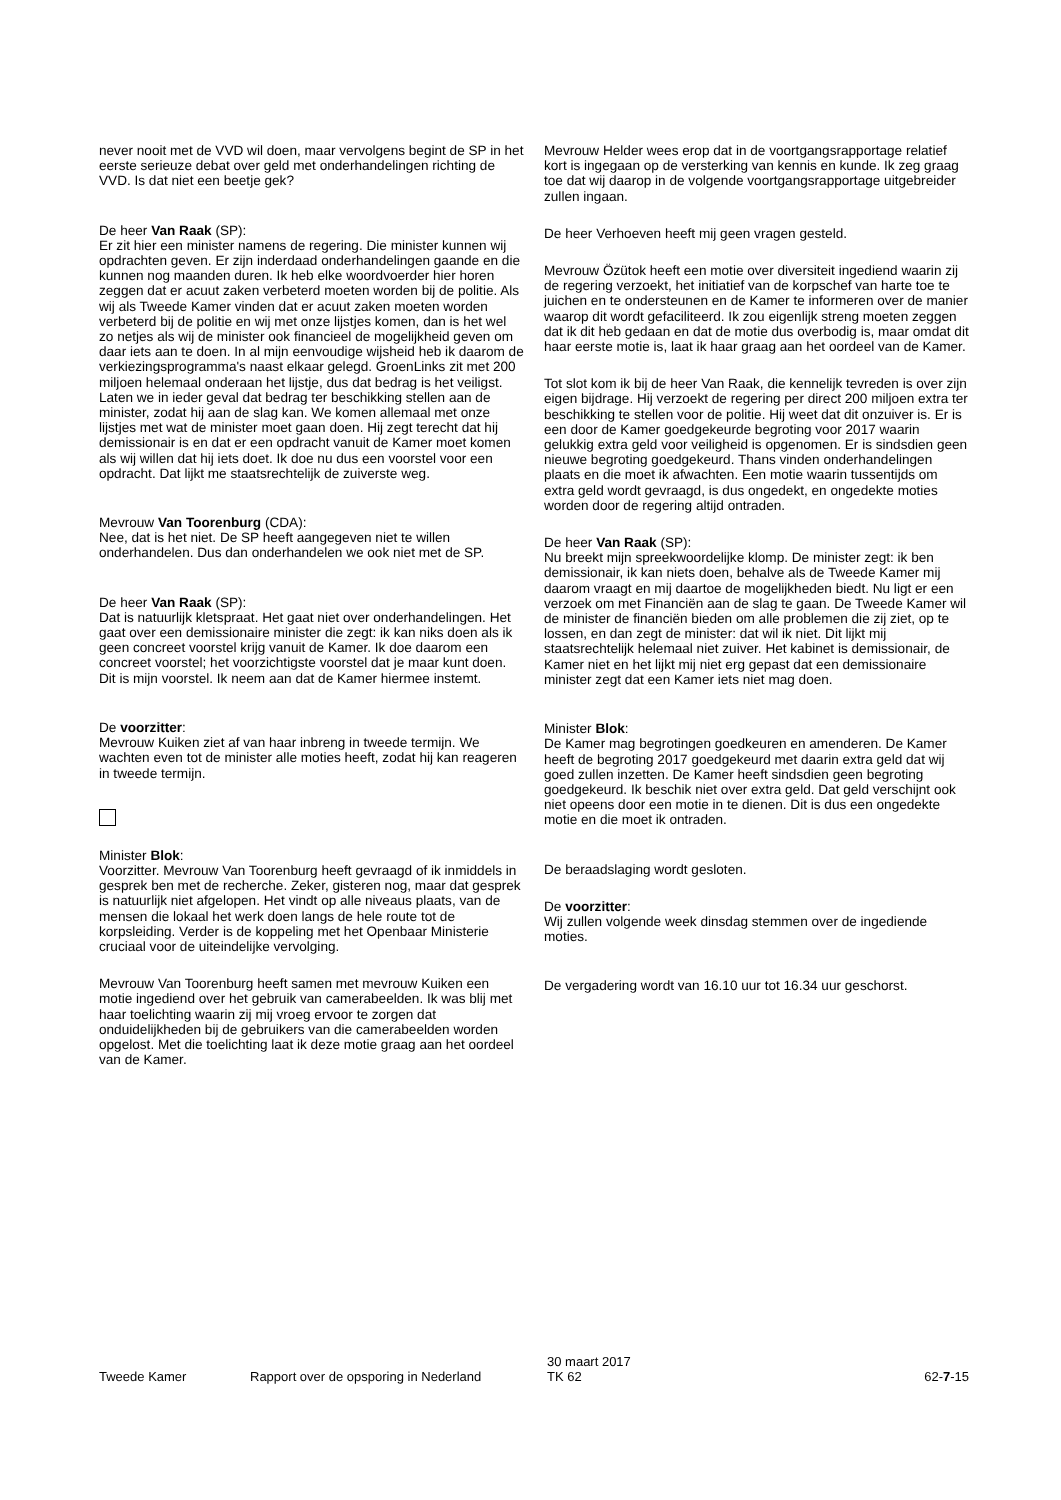never nooit met de VVD wil doen, maar vervolgens begint de SP in het eerste serieuze debat over geld met onderhandelingen richting de VVD. Is dat niet een beetje gek?
De heer Van Raak (SP):
Er zit hier een minister namens de regering. Die minister kunnen wij opdrachten geven. Er zijn inderdaad onderhandelingen gaande en die kunnen nog maanden duren. Ik heb elke woordvoerder hier horen zeggen dat er acuut zaken verbeterd moeten worden bij de politie. Als wij als Tweede Kamer vinden dat er acuut zaken moeten worden verbeterd bij de politie en wij met onze lijstjes komen, dan is het wel zo netjes als wij de minister ook financieel de mogelijkheid geven om daar iets aan te doen. In al mijn eenvoudige wijsheid heb ik daarom de verkiezingsprogramma's naast elkaar gelegd. GroenLinks zit met 200 miljoen helemaal onderaan het lijstje, dus dat bedrag is het veiligst. Laten we in ieder geval dat bedrag ter beschikking stellen aan de minister, zodat hij aan de slag kan. We komen allemaal met onze lijstjes met wat de minister moet gaan doen. Hij zegt terecht dat hij demissionair is en dat er een opdracht vanuit de Kamer moet komen als wij willen dat hij iets doet. Ik doe nu dus een voorstel voor een opdracht. Dat lijkt me staatsrechtelijk de zuiverste weg.
Mevrouw Van Toorenburg (CDA):
Nee, dat is het niet. De SP heeft aangegeven niet te willen onderhandelen. Dus dan onderhandelen we ook niet met de SP.
De heer Van Raak (SP):
Dat is natuurlijk kletspraat. Het gaat niet over onderhandelingen. Het gaat over een demissionaire minister die zegt: ik kan niks doen als ik geen concreet voorstel krijg vanuit de Kamer. Ik doe daarom een concreet voorstel; het voorzichtigste voorstel dat je maar kunt doen. Dit is mijn voorstel. Ik neem aan dat de Kamer hiermee instemt.
De voorzitter:
Mevrouw Kuiken ziet af van haar inbreng in tweede termijn. We wachten even tot de minister alle moties heeft, zodat hij kan reageren in tweede termijn.
Minister Blok:
Voorzitter. Mevrouw Van Toorenburg heeft gevraagd of ik inmiddels in gesprek ben met de recherche. Zeker, gisteren nog, maar dat gesprek is natuurlijk niet afgelopen. Het vindt op alle niveaus plaats, van de mensen die lokaal het werk doen langs de hele route tot de korpsleiding. Verder is de koppeling met het Openbaar Ministerie cruciaal voor de uiteindelijke vervolging.
Mevrouw Van Toorenburg heeft samen met mevrouw Kuiken een motie ingediend over het gebruik van camerabeelden. Ik was blij met haar toelichting waarin zij mij vroeg ervoor te zorgen dat onduidelijkheden bij de gebruikers van die camerabeelden worden opgelost. Met die toelichting laat ik deze motie graag aan het oordeel van de Kamer.
Mevrouw Helder wees erop dat in de voortgangsrapportage relatief kort is ingegaan op de versterking van kennis en kunde. Ik zeg graag toe dat wij daarop in de volgende voortgangsrapportage uitgebreider zullen ingaan.
De heer Verhoeven heeft mij geen vragen gesteld.
Mevrouw Özütok heeft een motie over diversiteit ingediend waarin zij de regering verzoekt, het initiatief van de korpschef van harte toe te juichen en te ondersteunen en de Kamer te informeren over de manier waarop dit wordt gefaciliteerd. Ik zou eigenlijk streng moeten zeggen dat ik dit heb gedaan en dat de motie dus overbodig is, maar omdat dit haar eerste motie is, laat ik haar graag aan het oordeel van de Kamer.
Tot slot kom ik bij de heer Van Raak, die kennelijk tevreden is over zijn eigen bijdrage. Hij verzoekt de regering per direct 200 miljoen extra ter beschikking te stellen voor de politie. Hij weet dat dit onzuiver is. Er is een door de Kamer goedgekeurde begroting voor 2017 waarin gelukkig extra geld voor veiligheid is opgenomen. Er is sindsdien geen nieuwe begroting goedgekeurd. Thans vinden onderhandelingen plaats en die moet ik afwachten. Een motie waarin tussentijds om extra geld wordt gevraagd, is dus ongedekt, en ongedekte moties worden door de regering altijd ontraden.
De heer Van Raak (SP):
Nu breekt mijn spreekwoordelijke klomp. De minister zegt: ik ben demissionair, ik kan niets doen, behalve als de Tweede Kamer mij daarom vraagt en mij daartoe de mogelijkheden biedt. Nu ligt er een verzoek om met Financiën aan de slag te gaan. De Tweede Kamer wil de minister de financiën bieden om alle problemen die zij ziet, op te lossen, en dan zegt de minister: dat wil ik niet. Dit lijkt mij staatsrechtelijk helemaal niet zuiver. Het kabinet is demissionair, de Kamer niet en het lijkt mij niet erg gepast dat een demissionaire minister zegt dat een Kamer iets niet mag doen.
Minister Blok:
De Kamer mag begrotingen goedkeuren en amenderen. De Kamer heeft de begroting 2017 goedgekeurd met daarin extra geld dat wij goed zullen inzetten. De Kamer heeft sindsdien geen begroting goedgekeurd. Ik beschik niet over extra geld. Dat geld verschijnt ook niet opeens door een motie in te dienen. Dit is dus een ongedekte motie en die moet ik ontraden.
De beraadslaging wordt gesloten.
De voorzitter:
Wij zullen volgende week dinsdag stemmen over de ingediende moties.
De vergadering wordt van 16.10 uur tot 16.34 uur geschorst.
Tweede Kamer Rapport over de opsporing in Nederland 30 maart 2017
TK 62
62-7-15